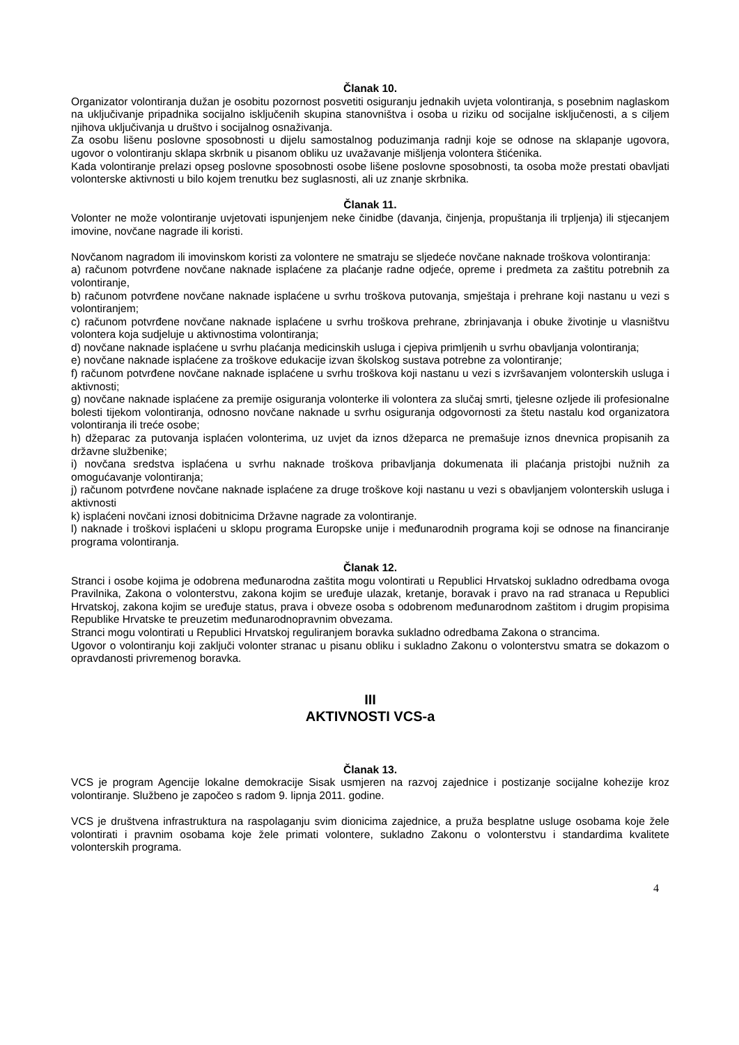Članak 10.
Organizator volontiranja dužan je osobitu pozornost posvetiti osiguranju jednakih uvjeta volontiranja, s posebnim naglaskom na uključivanje pripadnika socijalno isključenih skupina stanovništva i osoba u riziku od socijalne isključenosti, a s ciljem njihova uključivanja u društvo i socijalnog osnaživanja.
Za osobu lišenu poslovne sposobnosti u dijelu samostalnog poduzimanja radnji koje se odnose na sklapanje ugovora, ugovor o volontiranju sklapa skrbnik u pisanom obliku uz uvažavanje mišljenja volontera štićenika.
Kada volontiranje prelazi opseg poslovne sposobnosti osobe lišene poslovne sposobnosti, ta osoba može prestati obavljati volonterske aktivnosti u bilo kojem trenutku bez suglasnosti, ali uz znanje skrbnika.
Članak 11.
Volonter ne može volontiranje uvjetovati ispunjenjem neke činidbe (davanja, činjenja, propuštanja ili trpljenja) ili stjecanjem imovine, novčane nagrade ili koristi.
Novčanom nagradom ili imovinskom koristi za volontere ne smatraju se sljedeće novčane naknade troškova volontiranja:
a) računom potvrđene novčane naknade isplaćene za plaćanje radne odjeće, opreme i predmeta za zaštitu potrebnih za volontiranje,
b) računom potvrđene novčane naknade isplaćene u svrhu troškova putovanja, smještaja i prehrane koji nastanu u vezi s volontiranjem;
c) računom potvrđene novčane naknade isplaćene u svrhu troškova prehrane, zbrinjavanja i obuke životinje u vlasništvu volontera koja sudjeluje u aktivnostima volontiranja;
d) novčane naknade isplaćene u svrhu plaćanja medicinskih usluga i cjepiva primljenih u svrhu obavljanja volontiranja;
e) novčane naknade isplaćene za troškove edukacije izvan školskog sustava potrebne za volontiranje;
f) računom potvrđene novčane naknade isplaćene u svrhu troškova koji nastanu u vezi s izvršavanjem volonterskih usluga i aktivnosti;
g) novčane naknade isplaćene za premije osiguranja volonterke ili volontera za slučaj smrti, tjelesne ozljede ili profesionalne bolesti tijekom volontiranja, odnosno novčane naknade u svrhu osiguranja odgovornosti za štetu nastalu kod organizatora volontiranja ili treće osobe;
h) džeparac za putovanja isplaćen volonterima, uz uvjet da iznos džeparca ne premašuje iznos dnevnica propisanih za državne službenike;
i) novčana sredstva isplaćena u svrhu naknade troškova pribavljanja dokumenata ili plaćanja pristojbi nužnih za omogućavanje volontiranja;
j) računom potvrđene novčane naknade isplaćene za druge troškove koji nastanu u vezi s obavljanjem volonterskih usluga i aktivnosti
k) isplaćeni novčani iznosi dobitnicima Državne nagrade za volontiranje.
l) naknade i troškovi isplaćeni u sklopu programa Europske unije i međunarodnih programa koji se odnose na financiranje programa volontiranja.
Članak 12.
Stranci i osobe kojima je odobrena međunarodna zaštita mogu volontirati u Republici Hrvatskoj sukladno odredbama ovoga Pravilnika, Zakona o volonterstvu, zakona kojim se uređuje ulazak, kretanje, boravak i pravo na rad stranaca u Republici Hrvatskoj, zakona kojim se uređuje status, prava i obveze osoba s odobrenom međunarodnom zaštitom i drugim propisima Republike Hrvatske te preuzetim međunarodnopravnim obvezama.
Stranci mogu volontirati u Republici Hrvatskoj reguliranjem boravka sukladno odredbama Zakona o strancima.
Ugovor o volontiranju koji zaključi volonter stranac u pisanu obliku i sukladno Zakonu o volonterstvu smatra se dokazom o opravdanosti privremenog boravka.
III
AKTIVNOSTI VCS-a
Članak 13.
VCS je program Agencije lokalne demokracije Sisak usmjeren na razvoj zajednice i postizanje socijalne kohezije kroz volontiranje. Službeno je započeo s radom 9. lipnja 2011. godine.
VCS je društvena infrastruktura na raspolaganju svim dionicima zajednice, a pruža besplatne usluge osobama koje žele volontirati i pravnim osobama koje žele primati volontere, sukladno Zakonu o volonterstvu i standardima kvalitete volonterskih programa.
4